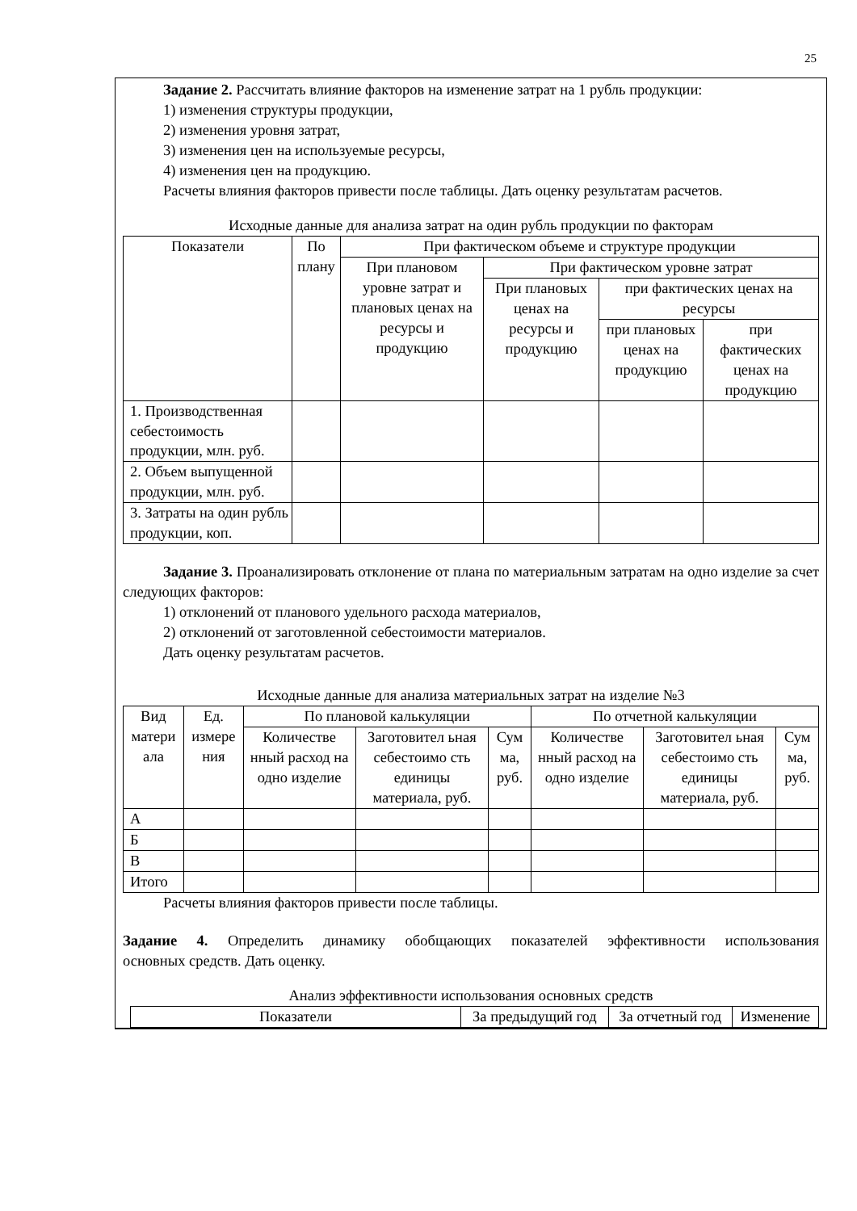25
Задание 2. Рассчитать влияние факторов на изменение затрат на 1 рубль продукции:
1) изменения структуры продукции,
2) изменения уровня затрат,
3) изменения цен на используемые ресурсы,
4) изменения цен на продукцию.
Расчеты влияния факторов привести после таблицы. Дать оценку результатам расчетов.
Исходные данные для анализа затрат на один рубль продукции по факторам
| Показатели | По плану | При фактическом объеме и структуре продукции | | | |
| --- | --- | --- | --- | --- | --- |
| | | При плановом уровне затрат и плановых ценах на ресурсы и продукцию | При фактическом уровне затрат | | |
| | | | При плановых ценах на ресурсы и продукцию | при фактических ценах на ресурсы | |
| | | | | при плановых ценах на продукцию | при фактических ценах на продукцию |
| 1. Производственная себестоимость продукции, млн. руб. | | | | | |
| 2. Объем выпущенной продукции, млн. руб. | | | | | |
| 3. Затраты на один рубль продукции, коп. | | | | | |
Задание 3. Проанализировать отклонение от плана по материальным затратам на одно изделие за счет следующих факторов:
1) отклонений от планового удельного расхода материалов,
2) отклонений от заготовленной себестоимости материалов.
Дать оценку результатам расчетов.
Исходные данные для анализа материальных затрат на изделие №3
| Вид матери ала | Ед. измере ния | По плановой калькуляции | | | По отчетной калькуляции | | |
| --- | --- | --- | --- | --- | --- | --- | --- |
| | | Количестве нный расход на одно изделие | Заготовител ьная себестоимо сть единицы материала, руб. | Сум ма, руб. | Количестве нный расход на одно изделие | Заготовител ьная себестоимо сть единицы материала, руб. | Сум ма, руб. |
| А | | | | | | | |
| Б | | | | | | | |
| В | | | | | | | |
| Итого | | | | | | | |
Расчеты влияния факторов привести после таблицы.
Задание 4. Определить динамику обобщающих показателей эффективности использования основных средств. Дать оценку.
Анализ эффективности использования основных средств
| Показатели | За предыдущий год | За отчетный год | Изменение |
| --- | --- | --- | --- |